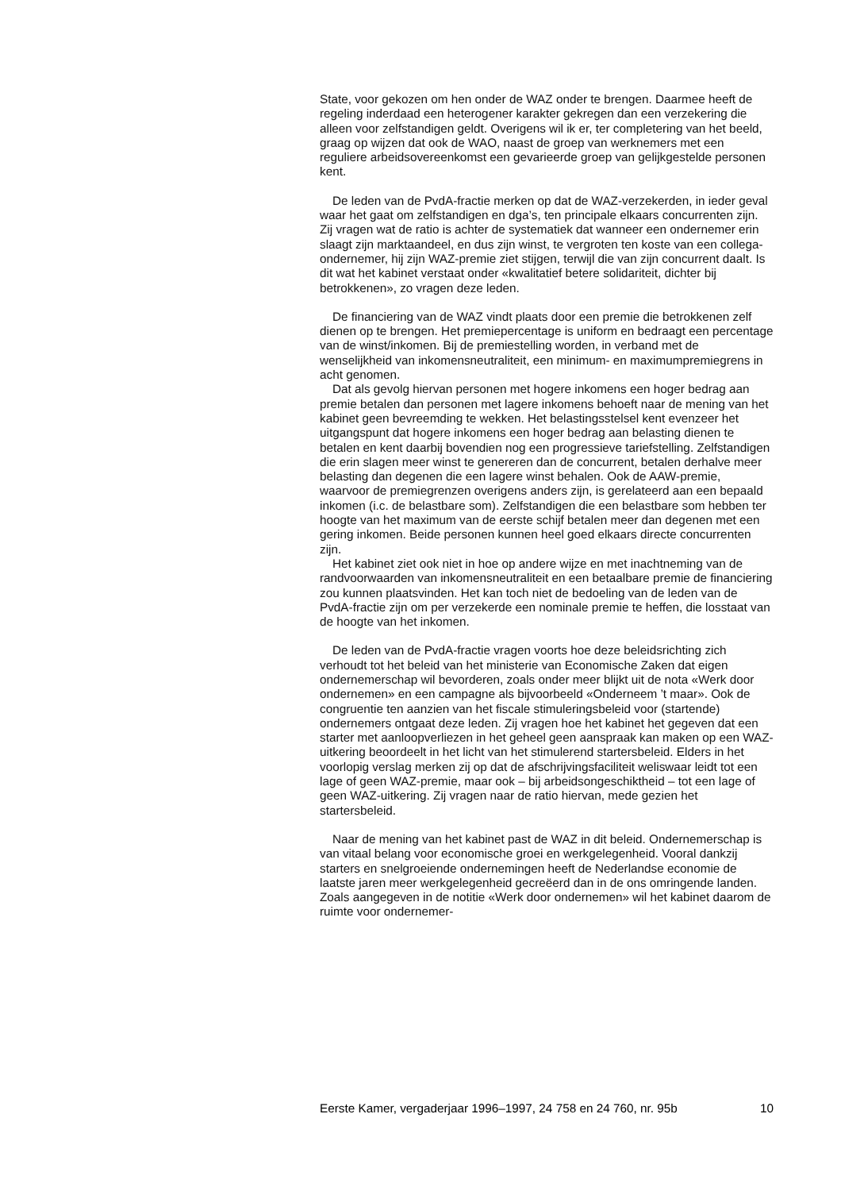State, voor gekozen om hen onder de WAZ onder te brengen. Daarmee heeft de regeling inderdaad een heterogener karakter gekregen dan een verzekering die alleen voor zelfstandigen geldt. Overigens wil ik er, ter completering van het beeld, graag op wijzen dat ook de WAO, naast de groep van werknemers met een reguliere arbeidsovereenkomst een gevarieerde groep van gelijkgestelde personen kent.
De leden van de PvdA-fractie merken op dat de WAZ-verzekerden, in ieder geval waar het gaat om zelfstandigen en dga’s, ten principale elkaars concurrenten zijn. Zij vragen wat de ratio is achter de systematiek dat wanneer een ondernemer erin slaagt zijn marktaandeel, en dus zijn winst, te vergroten ten koste van een collega-ondernemer, hij zijn WAZ-premie ziet stijgen, terwijl die van zijn concurrent daalt. Is dit wat het kabinet verstaat onder «kwalitatief betere solidariteit, dichter bij betrokkenen», zo vragen deze leden.
De financiering van de WAZ vindt plaats door een premie die betrokkenen zelf dienen op te brengen. Het premiepercentage is uniform en bedraagt een percentage van de winst/inkomen. Bij de premiestelling worden, in verband met de wenselijkheid van inkomensneutraliteit, een minimum- en maximumpremiegrens in acht genomen.
Dat als gevolg hiervan personen met hogere inkomens een hoger bedrag aan premie betalen dan personen met lagere inkomens behoeft naar de mening van het kabinet geen bevreemding te wekken. Het belastingsstelsel kent evenzeer het uitgangspunt dat hogere inkomens een hoger bedrag aan belasting dienen te betalen en kent daarbij bovendien nog een progressieve tariefstelling. Zelfstandigen die erin slagen meer winst te genereren dan de concurrent, betalen derhalve meer belasting dan degenen die een lagere winst behalen. Ook de AAW-premie, waarvoor de premiegrenzen overigens anders zijn, is gerelateerd aan een bepaald inkomen (i.c. de belastbare som). Zelfstandigen die een belastbare som hebben ter hoogte van het maximum van de eerste schijf betalen meer dan degenen met een gering inkomen. Beide personen kunnen heel goed elkaars directe concurrenten zijn.
Het kabinet ziet ook niet in hoe op andere wijze en met inachtneming van de randvoorwaarden van inkomensneutraliteit en een betaalbare premie de financiering zou kunnen plaatsvinden. Het kan toch niet de bedoeling van de leden van de PvdA-fractie zijn om per verzekerde een nominale premie te heffen, die losstaat van de hoogte van het inkomen.
De leden van de PvdA-fractie vragen voorts hoe deze beleidsrichting zich verhoudt tot het beleid van het ministerie van Economische Zaken dat eigen ondernemerschap wil bevorderen, zoals onder meer blijkt uit de nota «Werk door ondernemen» en een campagne als bijvoorbeeld «Onderneem ’t maar». Ook de congruentie ten aanzien van het fiscale stimuleringsbeleid voor (startende) ondernemers ontgaat deze leden. Zij vragen hoe het kabinet het gegeven dat een starter met aanloopverliezen in het geheel geen aanspraak kan maken op een WAZ-uitkering beoordeelt in het licht van het stimulerend startersbeleid. Elders in het voorlopig verslag merken zij op dat de afschrijvingsfaciliteit weliswaar leidt tot een lage of geen WAZ-premie, maar ook – bij arbeidsongeschiktheid – tot een lage of geen WAZ-uitkering. Zij vragen naar de ratio hiervan, mede gezien het startersbeleid.
Naar de mening van het kabinet past de WAZ in dit beleid. Ondernemerschap is van vitaal belang voor economische groei en werkgelegenheid. Vooral dankzij starters en snelgroeiende ondernemingen heeft de Nederlandse economie de laatste jaren meer werkgelegenheid gecreëerd dan in de ons omringende landen. Zoals aangegeven in de notitie «Werk door ondernemen» wil het kabinet daarom de ruimte voor ondernemer-
Eerste Kamer, vergaderjaar 1996–1997, 24 758 en 24 760, nr. 95b 10